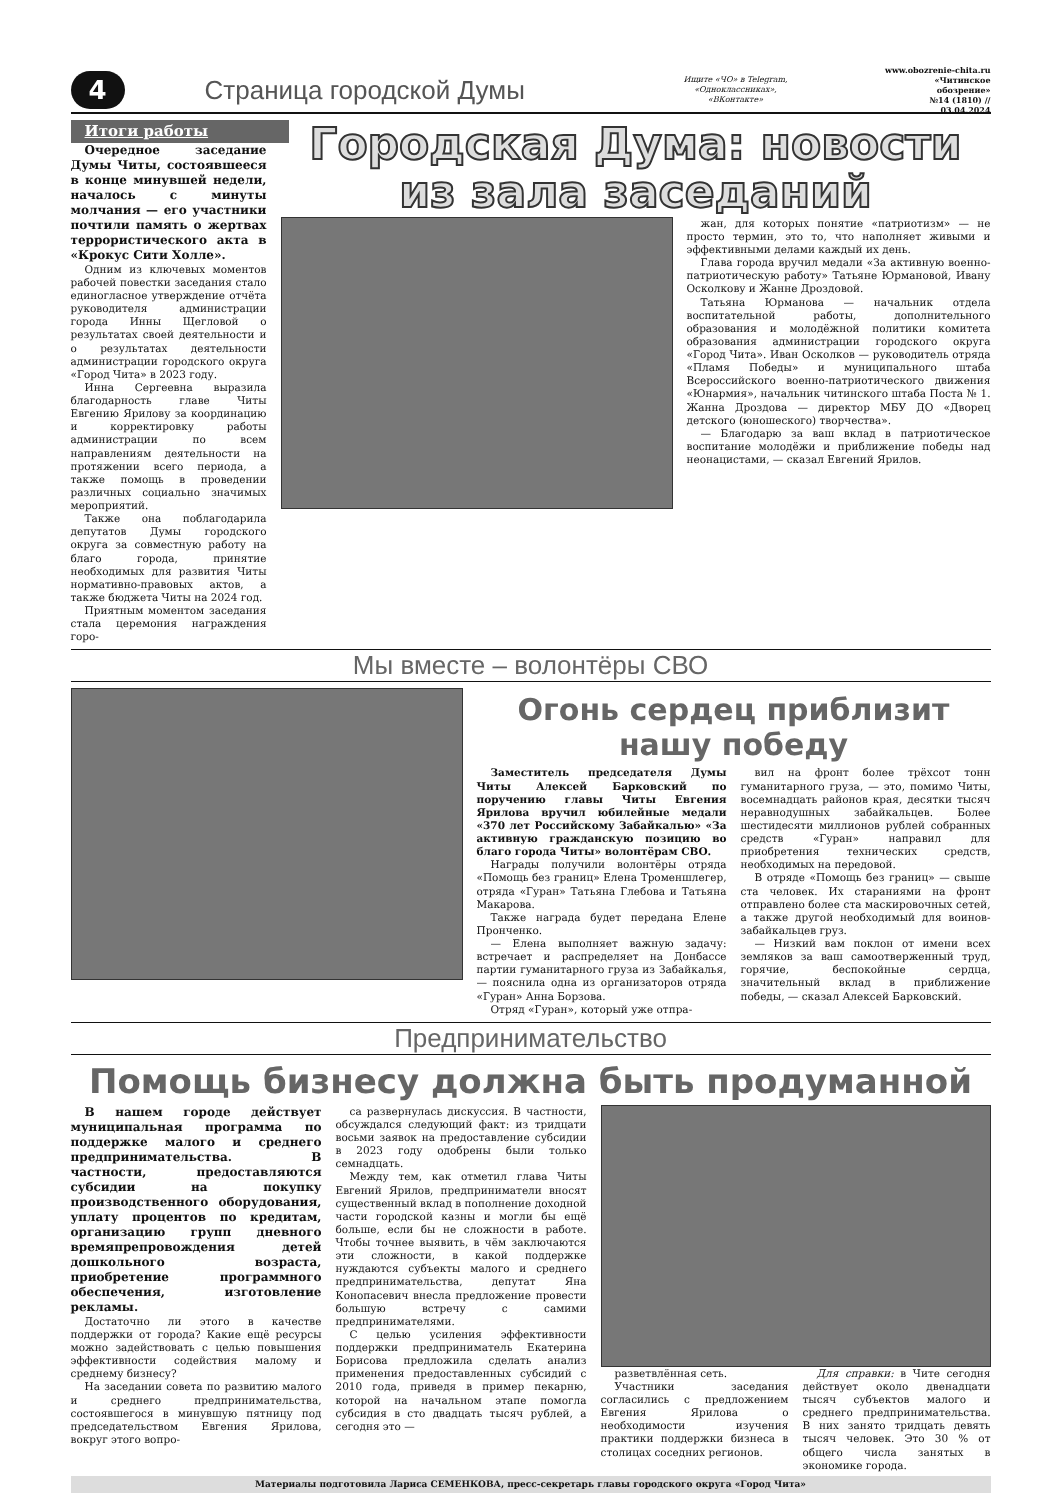4 Страница городской Думы Ищите «ЧО» в Telegram, «Одноклассниках», «ВКонтакте» www.obozrenie-chita.ru
«Читинское обозрение»
№14 (1810) // 03.04.2024
Итоги работы
Очередное заседание Думы Читы, состоявшееся в конце минувшей недели, началось с минуты молчания — его участники почтили память о жертвах террористического акта в «Крокус Сити Холле».
Одним из ключевых моментов рабочей повестки заседания стало единогласное утверждение отчёта руководителя администрации города Инны Щегловой о результатах своей деятельности и о результатах деятельности администрации городского округа «Город Чита» в 2023 году.
Инна Сергеевна выразила благодарность главе Читы Евгению Ярилову за координацию и корректировку работы администрации по всем направлениям деятельности на протяжении всего периода, а также помощь в проведении различных социально значимых мероприятий.
Также она поблагодарила депутатов Думы городского округа за совместную работу на благо города, принятие необходимых для развития Читы нормативно-правовых актов, а также бюджета Читы на 2024 год.
Приятным моментом заседания стала церемония награждения горо-
Городская Дума: новости из зала заседаний
жан, для которых понятие «патриотизм» — не просто термин, это то, что наполняет живыми и эффективными делами каждый их день.
Глава города вручил медали «За активную военно-патриотическую работу» Татьяне Юрмановой, Ивану Осколкову и Жанне Дроздовой.
Татьяна Юрманова — начальник отдела воспитательной работы, дополнительного образования и молодёжной политики комитета образования администрации городского округа «Город Чита». Иван Осколков — руководитель отряда «Пламя Победы» и муниципального штаба Всероссийского военно-патриотического движения «Юнармия», начальник читинского штаба Поста № 1. Жанна Дроздова — директор МБУ ДО «Дворец детского (юношеского) творчества».
— Благодарю за ваш вклад в патриотическое воспитание молодёжи и приближение победы над неонацистами, — сказал Евгений Ярилов.
Мы вместе – волонтёры СВО
Огонь сердец приблизит нашу победу
Заместитель председателя Думы Читы Алексей Барковский по поручению главы Читы Евгения Ярилова вручил юбилейные медали «370 лет Российскому Забайкалью» «За активную гражданскую позицию во благо города Читы» волонтёрам СВО.
Награды получили волонтёры отряда «Помощь без границ» Елена Троменшлегер, отряда «Гуран» Татьяна Глебова и Татьяна Макарова.
Также награда будет передана Елене Пронченко.
— Елена выполняет важную задачу: встречает и распределяет на Донбассе партии гуманитарного груза из Забайкалья, — пояснила одна из организаторов отряда «Гуран» Анна Борзова.
Отряд «Гуран», который уже отпра-
вил на фронт более трёхсот тонн гуманитарного груза, — это, помимо Читы, восемнадцать районов края, десятки тысяч неравнодушных забайкальцев. Более шестидесяти миллионов рублей собранных средств «Гуран» направил для приобретения технических средств, необходимых на передовой.
В отряде «Помощь без границ» — свыше ста человек. Их стараниями на фронт отправлено более ста маскировочных сетей, а также другой необходимый для воинов-забайкальцев груз.
— Низкий вам поклон от имени всех земляков за ваш самоотверженный труд, горячие, беспокойные сердца, значительный вклад в приближение победы, — сказал Алексей Барковский.
Предпринимательство
Помощь бизнесу должна быть продуманной
В нашем городе действует муниципальная программа по поддержке малого и среднего предпринимательства. В частности, предоставляются субсидии на покупку производственного оборудования, уплату процентов по кредитам, организацию групп дневного времяпрепровождения детей дошкольного возраста, приобретение программного обеспечения, изготовление рекламы.
Достаточно ли этого в качестве поддержки от города? Какие ещё ресурсы можно задействовать с целью повышения эффективности содействия малому и среднему бизнесу?
На заседании совета по развитию малого и среднего предпринимательства, состоявшегося в минувшую пятницу под председательством Евгения Ярилова, вокруг этого вопро-
са развернулась дискуссия. В частности, обсуждался следующий факт: из тридцати восьми заявок на предоставление субсидии в 2023 году одобрены были только семнадцать.
Между тем, как отметил глава Читы Евгений Ярилов, предприниматели вносят существенный вклад в пополнение доходной части городской казны и могли бы ещё больше, если бы не сложности в работе. Чтобы точнее выявить, в чём заключаются эти сложности, в какой поддержке нуждаются субъекты малого и среднего предпринимательства, депутат Яна Конопасевич внесла предложение провести большую встречу с самими предпринимателями.
С целью усиления эффективности поддержки предприниматель Екатерина Борисова предложила сделать анализ применения предоставленных субсидий с 2010 года, приведя в пример пекарню, которой на начальном этапе помогла субсидия в сто двадцать тысяч рублей, а сегодня это —
разветвлённая сеть.
Участники заседания согласились с предложением Евгения Ярилова о необходимости изучения практики поддержки бизнеса в столицах соседних регионов.
Для справки: в Чите сегодня действует около двенадцати тысяч субъектов малого и среднего предпринимательства. В них занято тридцать девять тысяч человек. Это 30 % от общего числа занятых в экономике города.
Материалы подготовила Лариса СЕМЕНКОВА, пресс-секретарь главы городского округа «Город Чита»